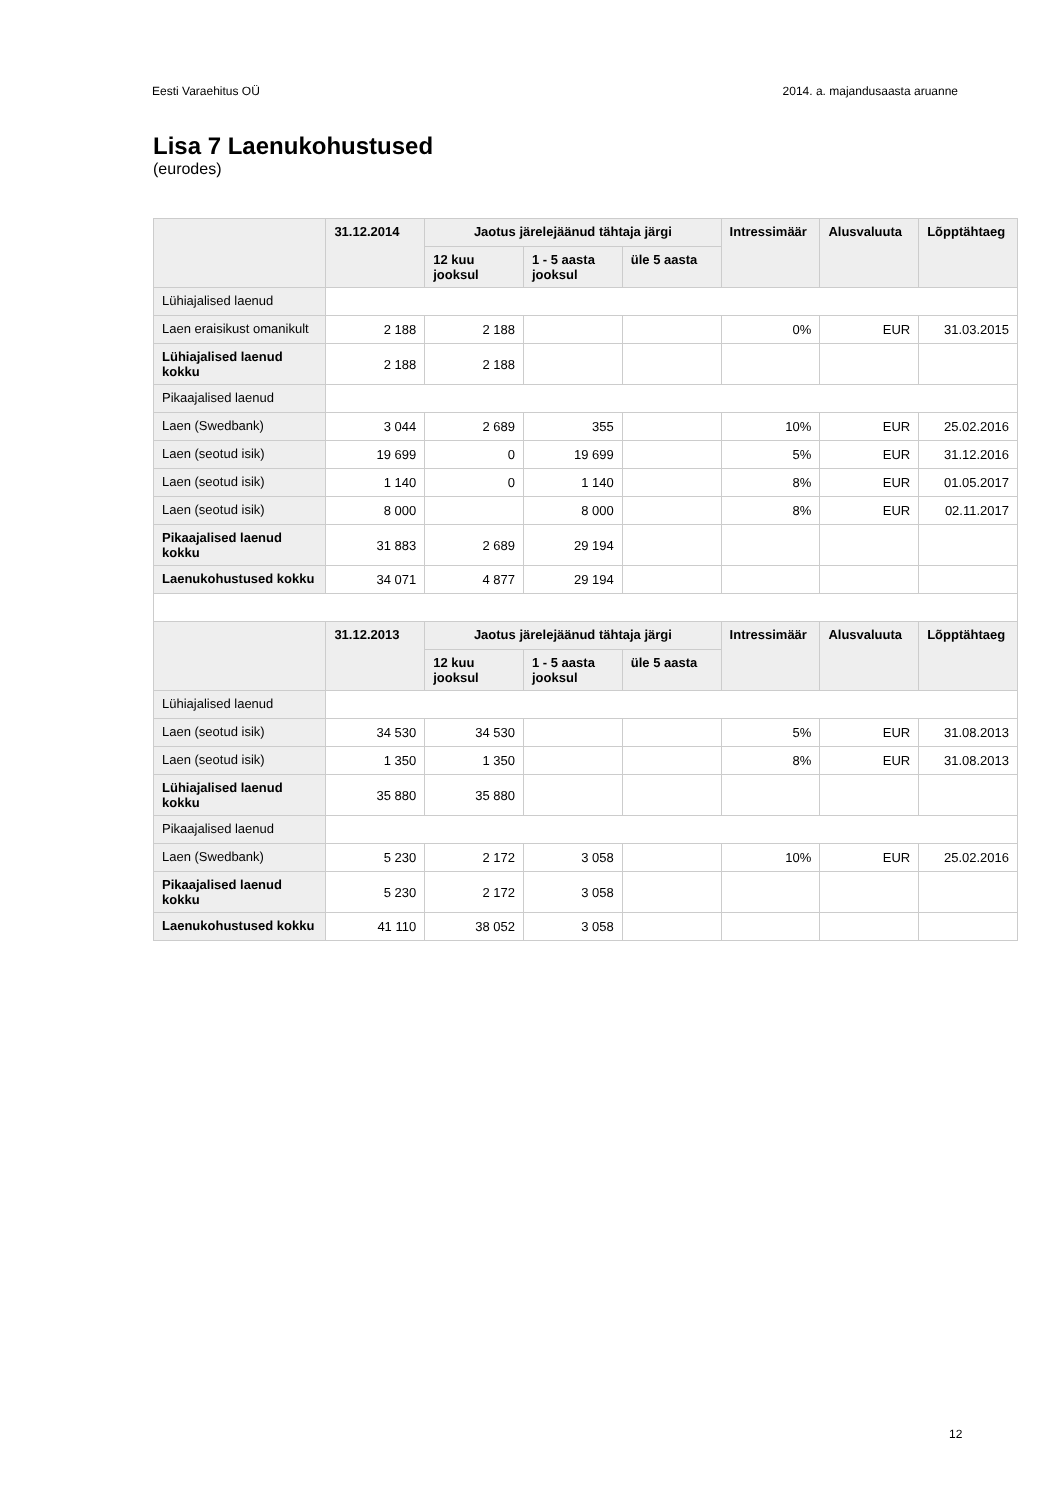Eesti Varaehitus OÜ 2014. a. majandusaasta aruanne
Lisa 7 Laenukohustused
(eurodes)
| | 31.12.2014 | Jaotus järelejäänud tähtaja järgi | | | Intressimäär | Alusvaluuta | Lõpptähtaeg |
| --- | --- | --- | --- | --- | --- | --- | --- |
| | | 12 kuu jooksul | 1 - 5 aasta jooksul | üle 5 aasta | | | |
| Lühiajalised laenud | | | | | | | |
| Laen eraisikust omanikult | 2 188 | 2 188 | | | 0% | EUR | 31.03.2015 |
| Lühiajalised laenud kokku | 2 188 | 2 188 | | | | | |
| Pikaajalised laenud | | | | | | | |
| Laen (Swedbank) | 3 044 | 2 689 | 355 | | 10% | EUR | 25.02.2016 |
| Laen (seotud isik) | 19 699 | 0 | 19 699 | | 5% | EUR | 31.12.2016 |
| Laen (seotud isik) | 1 140 | 0 | 1 140 | | 8% | EUR | 01.05.2017 |
| Laen (seotud isik) | 8 000 | | 8 000 | | 8% | EUR | 02.11.2017 |
| Pikaajalised laenud kokku | 31 883 | 2 689 | 29 194 | | | | |
| Laenukohustused kokku | 34 071 | 4 877 | 29 194 | | | | |
| | 31.12.2013 | Jaotus järelejäänud tähtaja järgi | | | Intressimäär | Alusvaluuta | Lõpptähtaeg |
| | | 12 kuu jooksul | 1 - 5 aasta jooksul | üle 5 aasta | | | |
| Lühiajalised laenud | | | | | | | |
| Laen (seotud isik) | 34 530 | 34 530 | | | 5% | EUR | 31.08.2013 |
| Laen (seotud isik) | 1 350 | 1 350 | | | 8% | EUR | 31.08.2013 |
| Lühiajalised laenud kokku | 35 880 | 35 880 | | | | | |
| Pikaajalised laenud | | | | | | | |
| Laen (Swedbank) | 5 230 | 2 172 | 3 058 | | 10% | EUR | 25.02.2016 |
| Pikaajalised laenud kokku | 5 230 | 2 172 | 3 058 | | | | |
| Laenukohustused kokku | 41 110 | 38 052 | 3 058 | | | | |
12